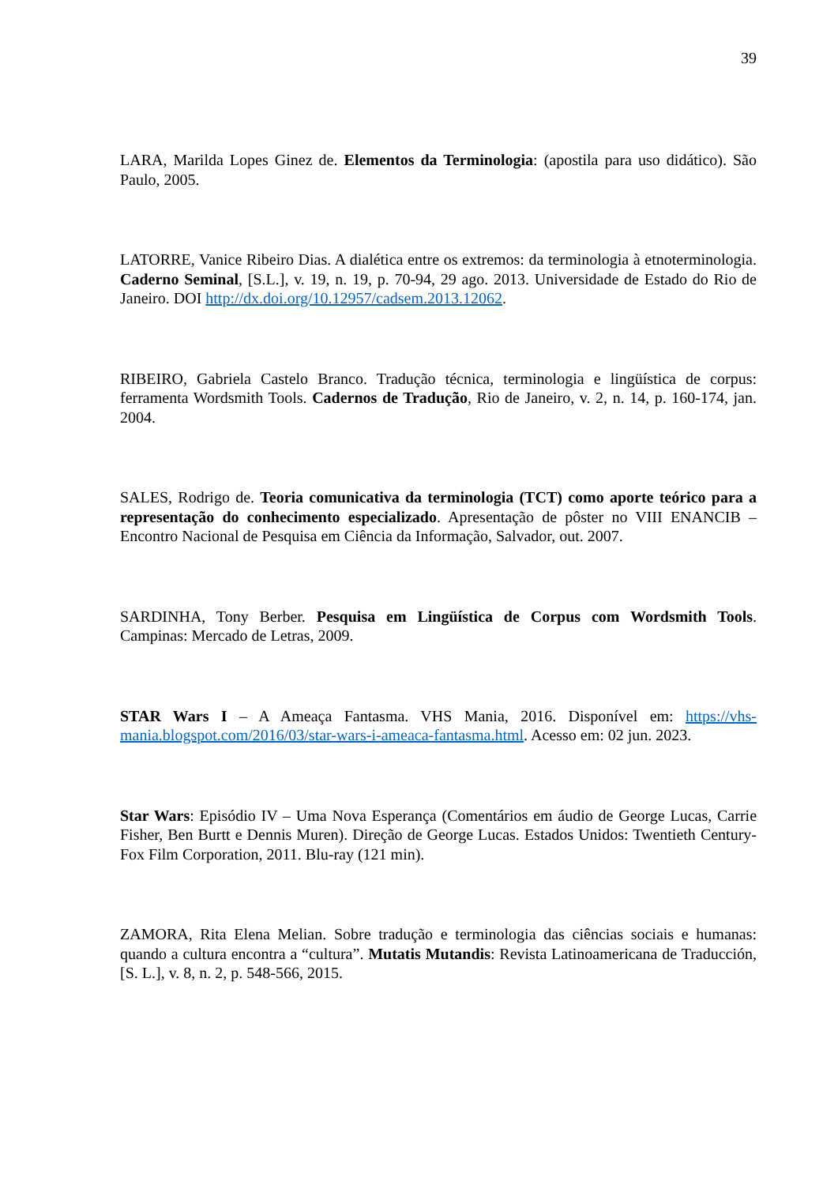39
LARA, Marilda Lopes Ginez de. Elementos da Terminologia: (apostila para uso didático). São Paulo, 2005.
LATORRE, Vanice Ribeiro Dias. A dialética entre os extremos: da terminologia à etnoterminologia. Caderno Seminal, [S.L.], v. 19, n. 19, p. 70-94, 29 ago. 2013. Universidade de Estado do Rio de Janeiro. DOI http://dx.doi.org/10.12957/cadsem.2013.12062.
RIBEIRO, Gabriela Castelo Branco. Tradução técnica, terminologia e lingüística de corpus: ferramenta Wordsmith Tools. Cadernos de Tradução, Rio de Janeiro, v. 2, n. 14, p. 160-174, jan. 2004.
SALES, Rodrigo de. Teoria comunicativa da terminologia (TCT) como aporte teórico para a representação do conhecimento especializado. Apresentação de pôster no VIII ENANCIB – Encontro Nacional de Pesquisa em Ciência da Informação, Salvador, out. 2007.
SARDINHA, Tony Berber. Pesquisa em Lingüística de Corpus com Wordsmith Tools. Campinas: Mercado de Letras, 2009.
STAR Wars I – A Ameaça Fantasma. VHS Mania, 2016. Disponível em: https://vhs-mania.blogspot.com/2016/03/star-wars-i-ameaca-fantasma.html. Acesso em: 02 jun. 2023.
Star Wars: Episódio IV – Uma Nova Esperança (Comentários em áudio de George Lucas, Carrie Fisher, Ben Burtt e Dennis Muren). Direção de George Lucas. Estados Unidos: Twentieth Century-Fox Film Corporation, 2011. Blu-ray (121 min).
ZAMORA, Rita Elena Melian. Sobre tradução e terminologia das ciências sociais e humanas: quando a cultura encontra a “cultura”. Mutatis Mutandis: Revista Latinoamericana de Traducción, [S. L.], v. 8, n. 2, p. 548-566, 2015.